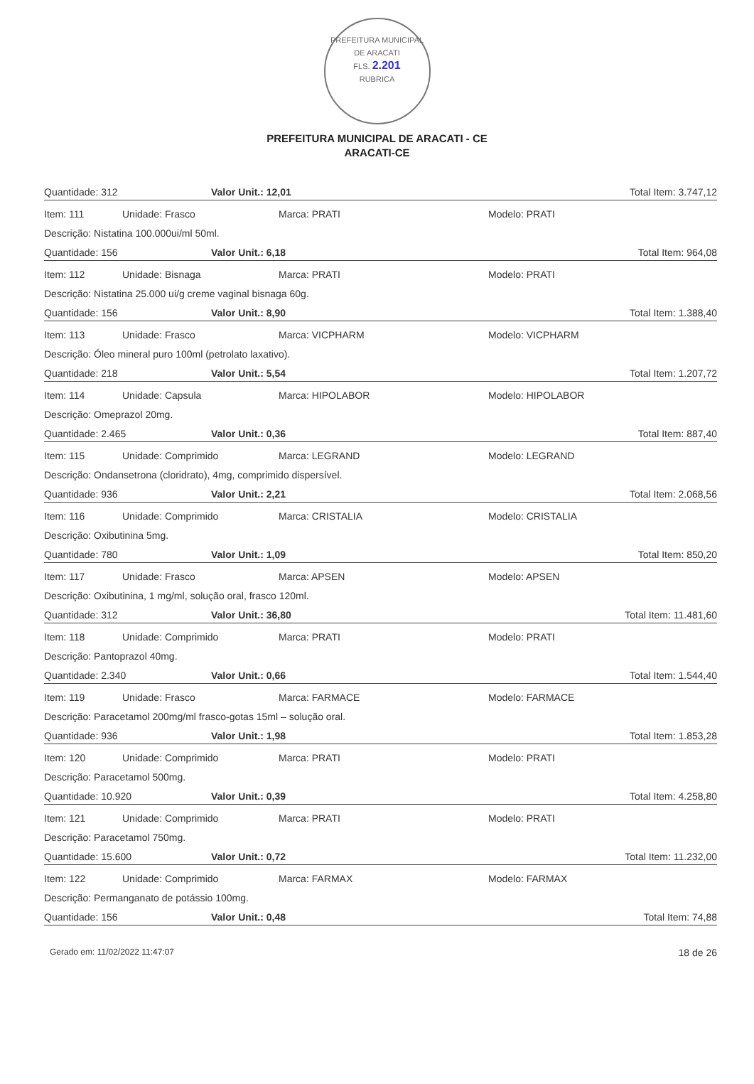PREFEITURA MUNICIPAL DE ARACATI
FLS. 2.201
RUBRICA
PREFEITURA MUNICIPAL DE ARACATI - CE
ARACATI-CE
Quantidade: 312 Valor Unit.: 12,01 Total Item: 3.747,12
Item: 111 Unidade: Frasco Marca: PRATI Modelo: PRATI
Descrição: Nistatina 100.000ui/ml 50ml.
Quantidade: 156 Valor Unit.: 6,18 Total Item: 964,08
Item: 112 Unidade: Bisnaga Marca: PRATI Modelo: PRATI
Descrição: Nistatina 25.000 ui/g creme vaginal bisnaga 60g.
Quantidade: 156 Valor Unit.: 8,90 Total Item: 1.388,40
Item: 113 Unidade: Frasco Marca: VICPHARM Modelo: VICPHARM
Descrição: Óleo mineral puro 100ml (petrolato laxativo).
Quantidade: 218 Valor Unit.: 5,54 Total Item: 1.207,72
Item: 114 Unidade: Capsula Marca: HIPOLABOR Modelo: HIPOLABOR
Descrição: Omeprazol 20mg.
Quantidade: 2.465 Valor Unit.: 0,36 Total Item: 887,40
Item: 115 Unidade: Comprimido Marca: LEGRAND Modelo: LEGRAND
Descrição: Ondansetrona (cloridrato), 4mg, comprimido dispersível.
Quantidade: 936 Valor Unit.: 2,21 Total Item: 2.068,56
Item: 116 Unidade: Comprimido Marca: CRISTALIA Modelo: CRISTALIA
Descrição: Oxibutinina 5mg.
Quantidade: 780 Valor Unit.: 1,09 Total Item: 850,20
Item: 117 Unidade: Frasco Marca: APSEN Modelo: APSEN
Descrição: Oxibutinina, 1 mg/ml, solução oral, frasco 120ml.
Quantidade: 312 Valor Unit.: 36,80 Total Item: 11.481,60
Item: 118 Unidade: Comprimido Marca: PRATI Modelo: PRATI
Descrição: Pantoprazol 40mg.
Quantidade: 2.340 Valor Unit.: 0,66 Total Item: 1.544,40
Item: 119 Unidade: Frasco Marca: FARMACE Modelo: FARMACE
Descrição: Paracetamol 200mg/ml frasco-gotas 15ml – solução oral.
Quantidade: 936 Valor Unit.: 1,98 Total Item: 1.853,28
Item: 120 Unidade: Comprimido Marca: PRATI Modelo: PRATI
Descrição: Paracetamol 500mg.
Quantidade: 10.920 Valor Unit.: 0,39 Total Item: 4.258,80
Item: 121 Unidade: Comprimido Marca: PRATI Modelo: PRATI
Descrição: Paracetamol 750mg.
Quantidade: 15.600 Valor Unit.: 0,72 Total Item: 11.232,00
Item: 122 Unidade: Comprimido Marca: FARMAX Modelo: FARMAX
Descrição: Permanganato de potássio 100mg.
Quantidade: 156 Valor Unit.: 0,48 Total Item: 74,88
Gerado em: 11/02/2022 11:47:07 18 de 26